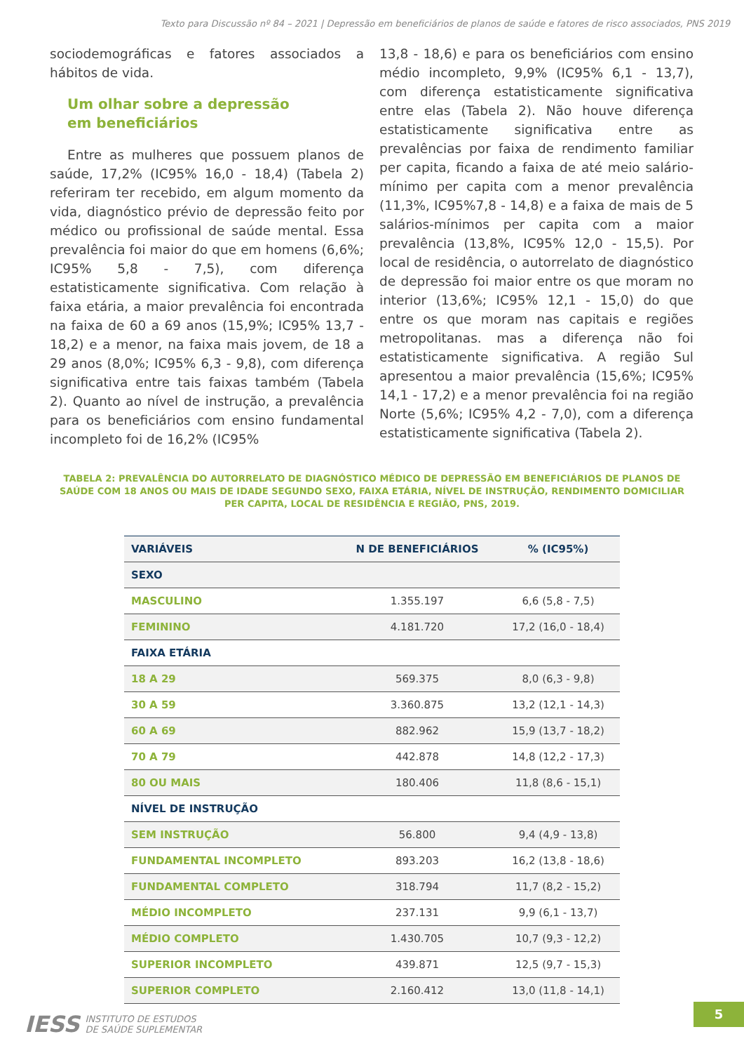Texto para Discussão nº 84 – 2021 | Depressão em beneficiários de planos de saúde e fatores de risco associados, PNS 2019
sociodemográficas e fatores associados a hábitos de vida.
Um olhar sobre a depressão
em beneficiários
Entre as mulheres que possuem planos de saúde, 17,2% (IC95% 16,0 - 18,4) (Tabela 2) referiram ter recebido, em algum momento da vida, diagnóstico prévio de depressão feito por médico ou profissional de saúde mental. Essa prevalência foi maior do que em homens (6,6%; IC95% 5,8 - 7,5), com diferença estatisticamente significativa. Com relação à faixa etária, a maior prevalência foi encontrada na faixa de 60 a 69 anos (15,9%; IC95% 13,7 - 18,2) e a menor, na faixa mais jovem, de 18 a 29 anos (8,0%; IC95% 6,3 - 9,8), com diferença significativa entre tais faixas também (Tabela 2). Quanto ao nível de instrução, a prevalência para os beneficiários com ensino fundamental incompleto foi de 16,2% (IC95%
13,8 - 18,6) e para os beneficiários com ensino médio incompleto, 9,9% (IC95% 6,1 - 13,7), com diferença estatisticamente significativa entre elas (Tabela 2). Não houve diferença estatisticamente significativa entre as prevalências por faixa de rendimento familiar per capita, ficando a faixa de até meio salário-mínimo per capita com a menor prevalência (11,3%, IC95%7,8 - 14,8) e a faixa de mais de 5 salários-mínimos per capita com a maior prevalência (13,8%, IC95% 12,0 - 15,5). Por local de residência, o autorrelato de diagnóstico de depressão foi maior entre os que moram no interior (13,6%; IC95% 12,1 - 15,0) do que entre os que moram nas capitais e regiões metropolitanas. mas a diferença não foi estatisticamente significativa. A região Sul apresentou a maior prevalência (15,6%; IC95% 14,1 - 17,2) e a menor prevalência foi na região Norte (5,6%; IC95% 4,2 - 7,0), com a diferença estatisticamente significativa (Tabela 2).
TABELA 2: PREVALÊNCIA DO AUTORRELATO DE DIAGNÓSTICO MÉDICO DE DEPRESSÃO EM BENEFICIÁRIOS DE PLANOS DE SAÚDE COM 18 ANOS OU MAIS DE IDADE SEGUNDO SEXO, FAIXA ETÁRIA, NÍVEL DE INSTRUÇÃO, RENDIMENTO DOMICILIAR PER CAPITA, LOCAL DE RESIDÊNCIA E REGIÃO, PNS, 2019.
| VARIÁVEIS | N DE BENEFICIÁRIOS | % (IC95%) |
| --- | --- | --- |
| SEXO | | |
| MASCULINO | 1.355.197 | 6,6 (5,8 - 7,5) |
| FEMININO | 4.181.720 | 17,2 (16,0 - 18,4) |
| FAIXA ETÁRIA | | |
| 18 A 29 | 569.375 | 8,0 (6,3 - 9,8) |
| 30 A 59 | 3.360.875 | 13,2 (12,1 - 14,3) |
| 60 A 69 | 882.962 | 15,9 (13,7 - 18,2) |
| 70 A 79 | 442.878 | 14,8 (12,2 - 17,3) |
| 80 OU MAIS | 180.406 | 11,8 (8,6 - 15,1) |
| NÍVEL DE INSTRUÇÃO | | |
| SEM INSTRUÇÃO | 56.800 | 9,4 (4,9 - 13,8) |
| FUNDAMENTAL INCOMPLETO | 893.203 | 16,2 (13,8 - 18,6) |
| FUNDAMENTAL COMPLETO | 318.794 | 11,7 (8,2 - 15,2) |
| MÉDIO INCOMPLETO | 237.131 | 9,9 (6,1 - 13,7) |
| MÉDIO COMPLETO | 1.430.705 | 10,7 (9,3 - 12,2) |
| SUPERIOR INCOMPLETO | 439.871 | 12,5 (9,7 - 15,3) |
| SUPERIOR COMPLETO | 2.160.412 | 13,0 (11,8 - 14,1) |
IESS INSTITUTO DE ESTUDOS
DE SAÚDE SUPLEMENTAR
5